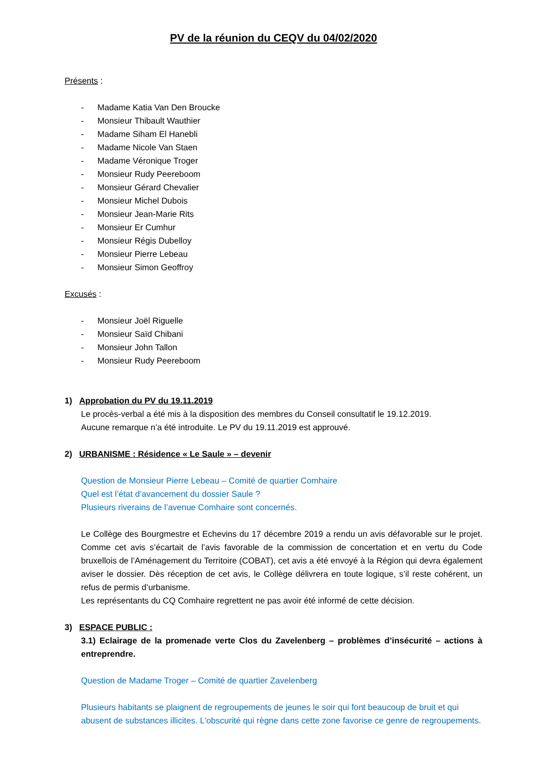PV de la réunion du CEQV du 04/02/2020
Présents :
- Madame Katia Van Den Broucke
- Monsieur Thibault Wauthier
- Madame Siham El Hanebli
- Madame Nicole Van Staen
- Madame Véronique Troger
- Monsieur Rudy Peereboom
- Monsieur Gérard Chevalier
- Monsieur Michel Dubois
- Monsieur Jean-Marie Rits
- Monsieur Er Cumhur
- Monsieur Régis Dubelloy
- Monsieur Pierre Lebeau
- Monsieur Simon Geoffroy
Excusés :
- Monsieur Joël Riguelle
- Monsieur Saïd Chibani
- Monsieur John Tallon
- Monsieur Rudy Peereboom
1) Approbation du PV du 19.11.2019
Le procès-verbal a été mis à la disposition des membres du Conseil consultatif le 19.12.2019.
Aucune remarque n’a été introduite. Le PV du 19.11.2019 est approuvé.
2) URBANISME : Résidence « Le Saule » – devenir
Question de Monsieur Pierre Lebeau – Comité de quartier Comhaire
Quel est l’état d’avancement du dossier Saule ?
Plusieurs riverains de l’avenue Comhaire sont concernés.
Le Collège des Bourgmestre et Echevins du 17 décembre 2019 a rendu un avis défavorable sur le projet. Comme cet avis s’écartait de l’avis favorable de la commission de concertation et en vertu du Code bruxellois de l’Aménagement du Territoire (COBAT), cet avis a été envoyé à la Région qui devra également aviser le dossier. Dès réception de cet avis, le Collège délivrera en toute logique, s’il reste cohérent, un refus de permis d’urbanisme.
Les représentants du CQ Comhaire regrettent ne pas avoir été informé de cette décision.
3) ESPACE PUBLIC :
3.1) Eclairage de la promenade verte Clos du Zavelenberg – problèmes d’insécurité – actions à entreprendre.
Question de Madame Troger – Comité de quartier Zavelenberg
Plusieurs habitants se plaignent de regroupements de jeunes le soir qui font beaucoup de bruit et qui abusent de substances illicites. L'obscurité qui règne dans cette zone favorise ce genre de regroupements.